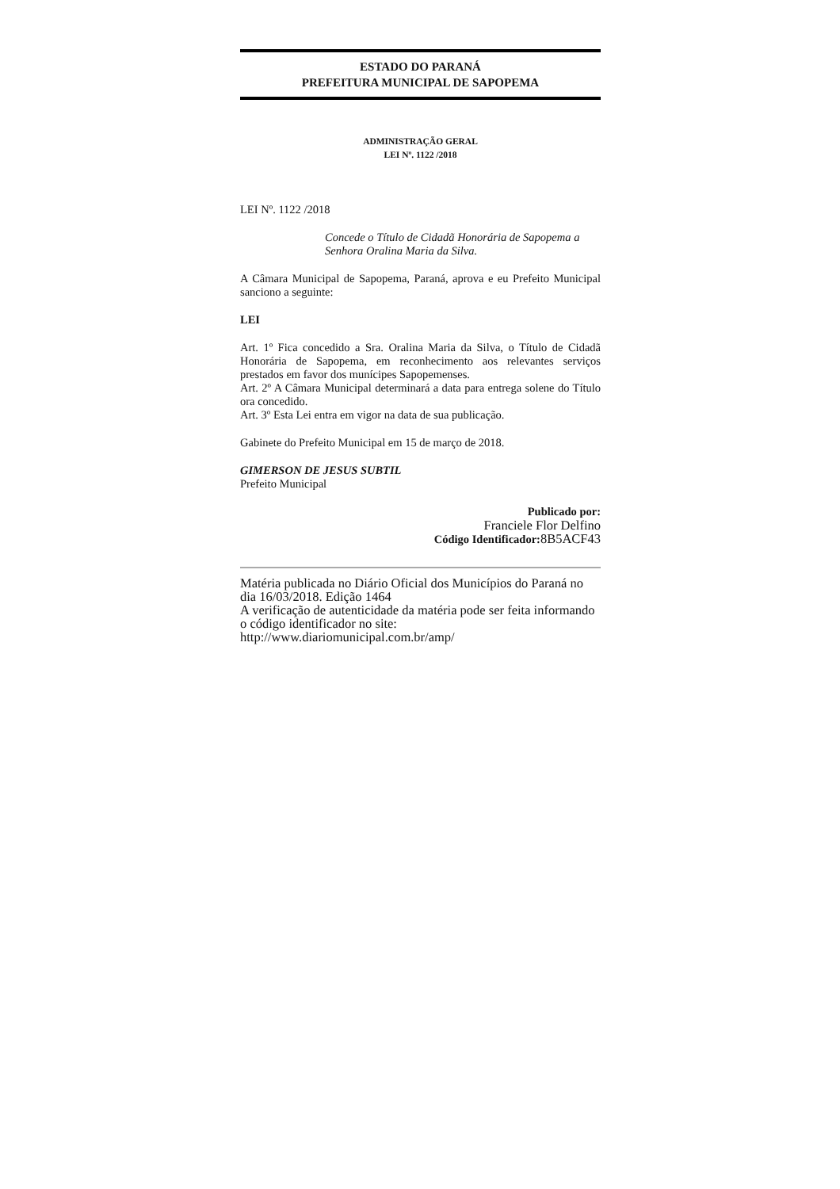ESTADO DO PARANÁ
PREFEITURA MUNICIPAL DE SAPOPEMA
ADMINISTRAÇÃO GERAL
LEI Nº. 1122 /2018
LEI Nº. 1122 /2018
Concede o Título de Cidadã Honorária de Sapopema a Senhora Oralina Maria da Silva.
A Câmara Municipal de Sapopema, Paraná, aprova e eu Prefeito Municipal sanciono a seguinte:
LEI
Art. 1º Fica concedido a Sra. Oralina Maria da Silva, o Título de Cidadã Honorária de Sapopema, em reconhecimento aos relevantes serviços prestados em favor dos munícipes Sapopemenses.
Art. 2º A Câmara Municipal determinará a data para entrega solene do Título ora concedido.
Art. 3º Esta Lei entra em vigor na data de sua publicação.
Gabinete do Prefeito Municipal em 15 de março de 2018.
GIMERSON DE JESUS SUBTIL
Prefeito Municipal
Publicado por:
Franciele Flor Delfino
Código Identificador: 8B5ACF43
Matéria publicada no Diário Oficial dos Municípios do Paraná no dia 16/03/2018. Edição 1464
A verificação de autenticidade da matéria pode ser feita informando o código identificador no site:
http://www.diariomunicipal.com.br/amp/